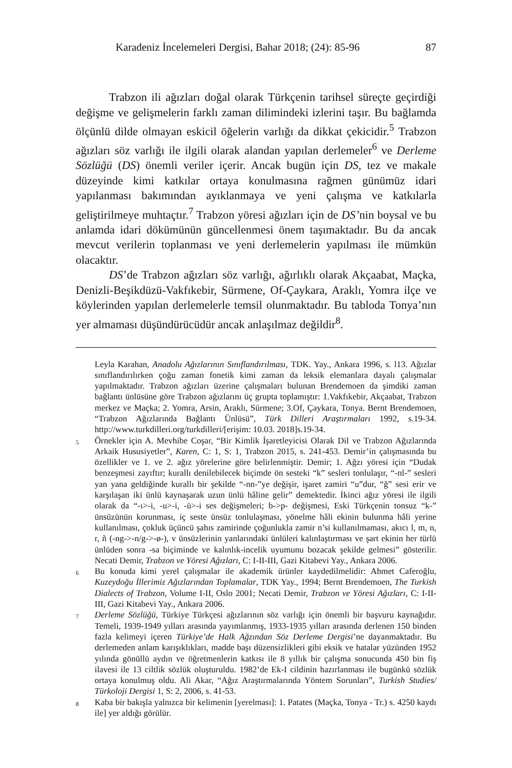Karadeniz İncelemeleri Dergisi, Bahar 2018; (24): 85-96 87
Trabzon ili ağızları doğal olarak Türkçenin tarihsel süreçte geçirdiği değişme ve gelişmelerin farklı zaman dilimindeki izlerini taşır. Bu bağlamda ölçünlü dilde olmayan eskicil öğelerin varlığı da dikkat çekicidir.<sup>5</sup> Trabzon ağızları söz varlığı ile ilgili olarak alandan yapılan derlemeler<sup>6</sup> ve Derleme Sözlüğü (DS) önemli veriler içerir. Ancak bugün için DS, tez ve makale düzeyinde kimi katkılar ortaya konulmasına rağmen günümüz idari yapılanması bakımından ayıklanmaya ve yeni çalışma ve katkılarla geliştirilmeye muhtaçtır.<sup>7</sup> Trabzon yöresi ağızları için de DS’nin boysal ve bu anlamda idari dökümünün güncellenmesi önem taşımaktadır. Bu da ancak mevcut verilerin toplanması ve yeni derlemelerin yapılması ile mümkün olacaktır.
DS’de Trabzon ağızları söz varlığı, ağırlıklı olarak Akçaabat, Maçka, Denizli-Beşikdüzü-Vakfıkebir, Sürmene, Of-Çaykara, Araklı, Yomra ilçe ve köylerinden yapılan derlemelerle temsil olunmaktadır. Bu tabloda Tonya’nın yer almaması düşündürücüdür ancak anlaşılmaz değildir<sup>8</sup>.
Leyla Karahan, Anadolu Ağızlarının Sınıflandırılması, TDK. Yay., Ankara 1996, s. l13. Ağızlar sınıflandırılırken çoğu zaman fonetik kimi zaman da leksik elemanlara dayalı çalışmalar yapılmaktadır. Trabzon ağızları üzerine çalışmaları bulunan Brendemoen da şimdiki zaman bağlantı ünlüsüne göre Trabzon ağızlarını üç grupta toplamıştır: 1.Vakfıkebir, Akçaabat, Trabzon merkez ve Maçka; 2. Yomra, Arsin, Araklı, Sürmene; 3.Of, Çaykara, Tonya. Bernt Brendemoen, “Trabzon Ağızlarında Bağlantı Ünlüsü”, Türk Dilleri Araştırmaları 1992, s.19-34. http://www.turkdilleri.org/turkdilleri/[erişim: 10.03. 2018]s.19-34.
5
Örnekler için A. Mevhibe Coşar, “Bir Kimlik İşaretleyicisi Olarak Dil ve Trabzon Ağızlarında Arkaik Hususiyetler”, Karen, C: 1, S: 1, Trabzon 2015, s. 241-453. Demir’in çalışmasında bu özellikler ve 1. ve 2. ağız yörelerine göre belirlenmiştir. Demir; 1. Ağzı yöresi için “Dudak benzeşmesi zayıftır; kurallı denilebilecek biçimde ön sesteki “k” sesleri tonlulaşır, “-nl-” sesleri yan yana geldiğinde kurallı bir şekilde “-nn-”ye değişir, işaret zamiri “u”dur, “ğ” sesi erir ve karşılaşan iki ünlü kaynaşarak uzun ünlü hâline gelir” demektedir. İkinci ağız yöresi ile ilgili olarak da “-ı>-i, -u>-i, -ü>-i ses değişmeleri; b->p- değişmesi, Eski Türkçenin tonsuz “k-” ünsüzünün korunması, iç seste ünsüz tonlulaşması, yönelme hâli ekinin bulunma hâli yerine kullanılması, çokluk üçüncü şahıs zamirinde çoğunlukla zamir n’si kullanılmaması, akıcı l, m, n, r, ñ (-ng->-n/g->-ø-), v ünsüzlerinin yanlarındaki ünlüleri kalınlaştırması ve şart ekinin her türlü ünlüden sonra -sa biçiminde ve kalınlık-incelik uyumunu bozacak şekilde gelmesi” gösterilir. Necati Demir, Trabzon ve Yöresi Ağızları, C: I-II-III, Gazi Kitabevi Yay., Ankara 2006.
6
Bu konuda kimi yerel çalışmalar ile akademik ürünler kaydedilmelidir: Ahmet Caferoğlu, Kuzeydoğu İllerimiz Ağızlarından Toplamalar, TDK Yay., 1994; Bernt Brendemoen, The Turkish Dialects of Trabzon, Volume I-II, Oslo 2001; Necati Demir, Trabzon ve Yöresi Ağızları, C: I-II-III, Gazi Kitabevi Yay., Ankara 2006.
7
Derleme Sözlüğü, Türkiye Türkçesi ağızlarının söz varlığı için önemli bir başvuru kaynağıdır. Temeli, 1939-1949 yılları arasında yayımlanmış, 1933-1935 yılları arasında derlenen 150 binden fazla kelimeyi içeren Türkiye’de Halk Ağzından Söz Derleme Dergisi’ne dayanmaktadır. Bu derlemeden anlam karışıklıkları, madde başı düzensizlikleri gibi eksik ve hatalar yüzünden 1952 yılında gönüllü aydın ve öğretmenlerin katkısı ile 8 yıllık bir çalışma sonucunda 450 bin fiş ilavesi ile 13 ciltlik sözlük oluşturuldu. 1982’de Ek-I cildinin hazırlanması ile bugünkü sözlük ortaya konulmuş oldu. Ali Akar, “Ağız Araştırmalarında Yöntem Sorunları”, Turkish Studies/ Türkoloji Dergisi 1, S: 2, 2006, s. 41-53.
8
Kaba bir bakışla yalnızca bir kelimenin [yerelması]: 1. Patates (Maçka, Tonya - Tr.) s. 4250 kaydı ile] yer aldığı görülür.